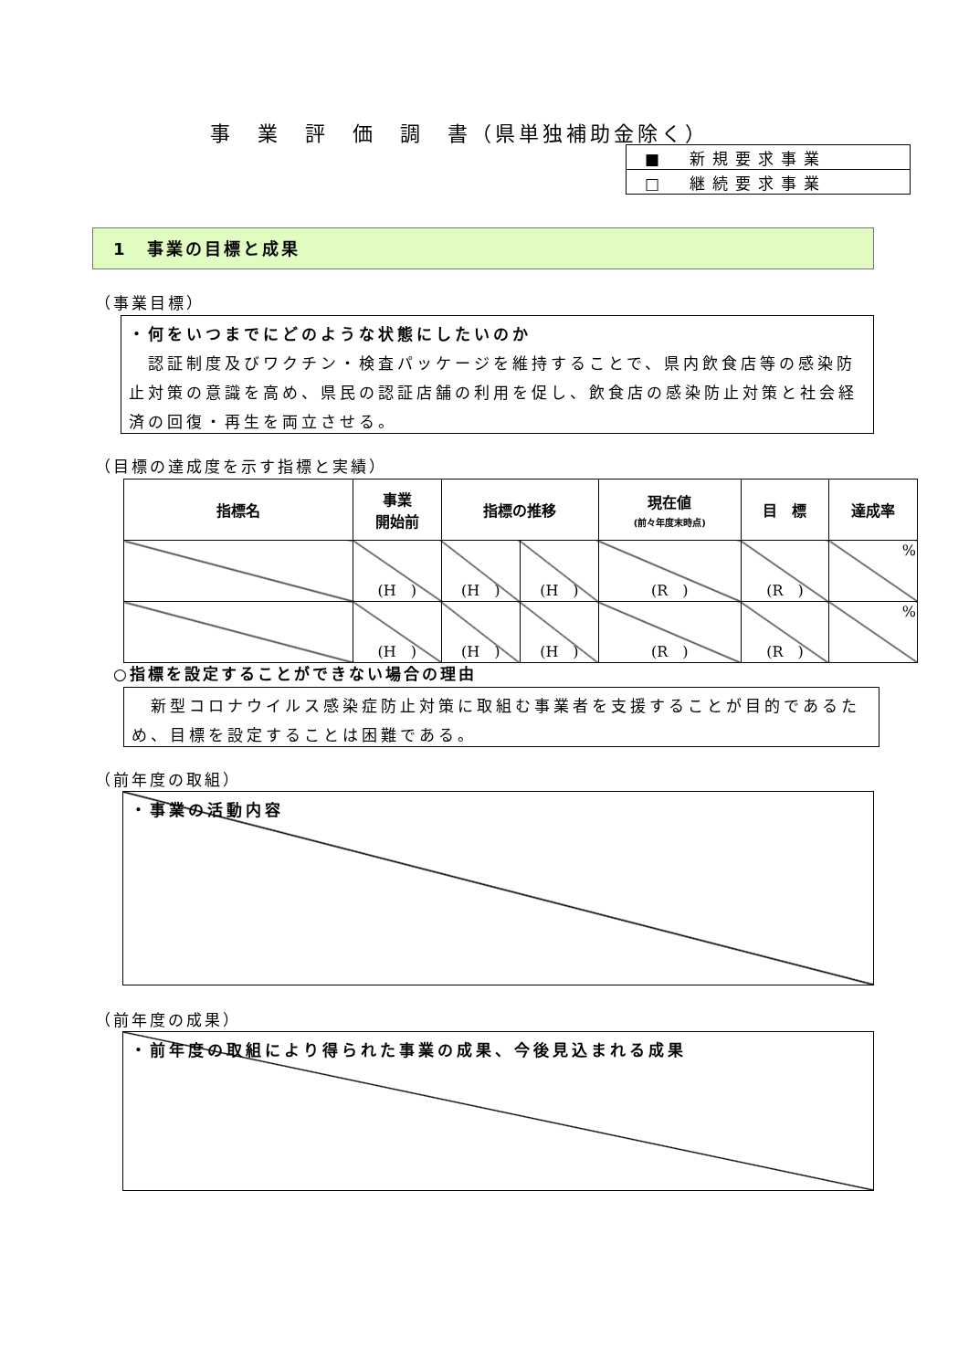事　業　評　価　調　書（県単独補助金除く）
| ■ 新規要求事業 |
| □ 継続要求事業 |
1　事業の目標と成果
（事業目標）
・何をいつまでにどのような状態にしたいのか
　認証制度及びワクチン・検査パッケージを維持することで、県内飲食店等の感染防止対策の意識を高め、県民の認証店舗の利用を促し、飲食店の感染防止対策と社会経済の回復・再生を両立させる。
（目標の達成度を示す指標と実績）
| 指標名 | 事業 開始前 | 指標の推移 | | 現在値 (前々年度末時点) | 目 標 | 達成率 |
| --- | --- | --- | --- | --- | --- | --- |
| | (H ) | (H ) | (H ) | (R ) | (R ) | % |
| | (H ) | (H ) | (H ) | (R ) | (R ) | % |
○指標を設定することができない場合の理由
　新型コロナウイルス感染症防止対策に取組む事業者を支援することが目的であるため、目標を設定することは困難である。
（前年度の取組）
・事業の活動内容
（前年度の成果）
・前年度の取組により得られた事業の成果、今後見込まれる成果